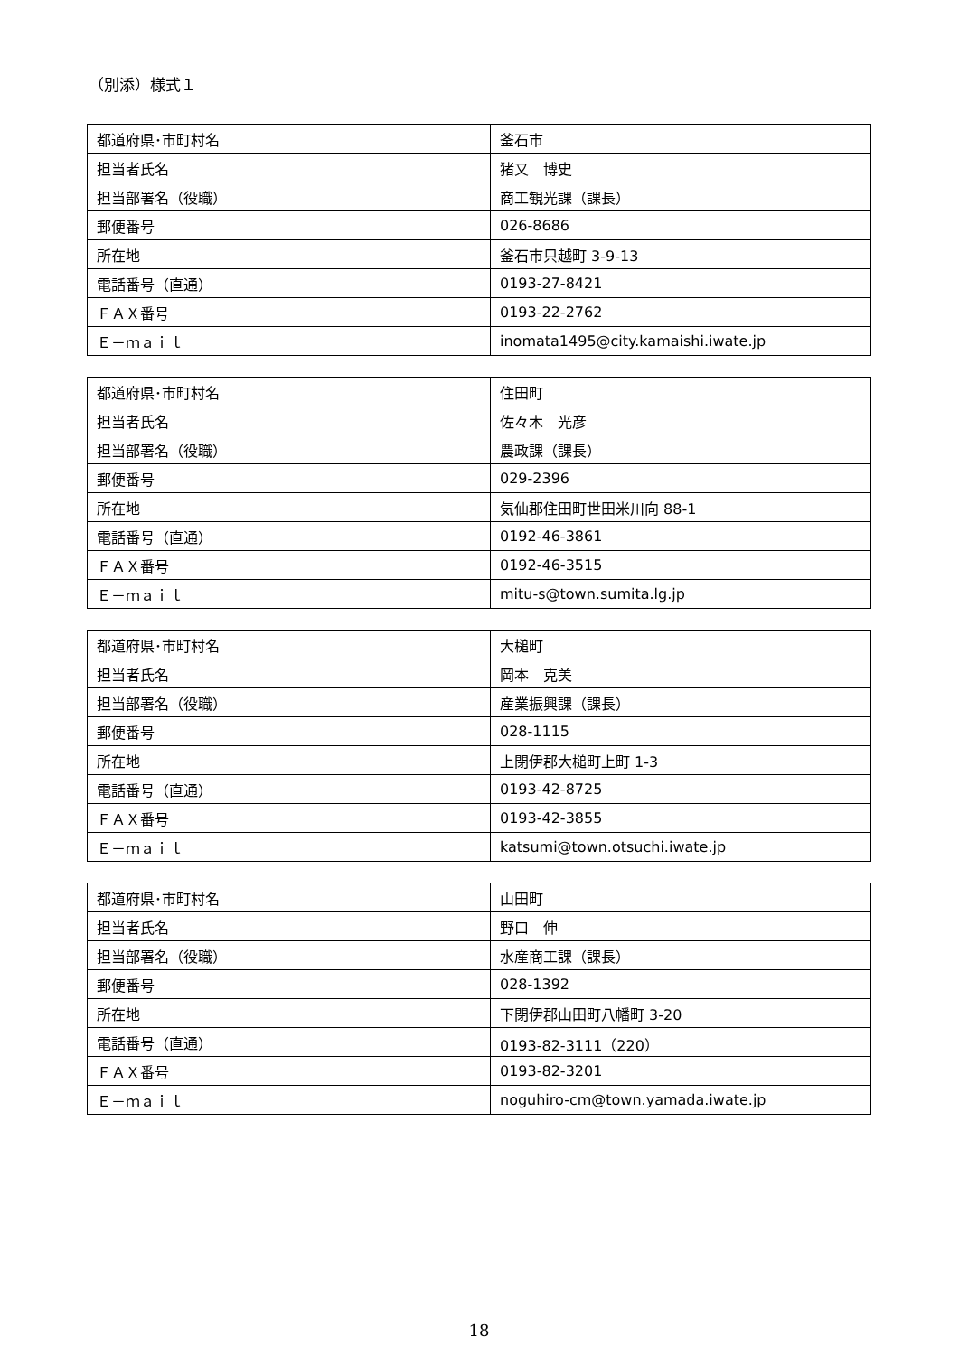（別添）様式１
| 都道府県･市町村名 | 釜石市 |
| 担当者氏名 | 猪又 博史 |
| 担当部署名（役職） | 商工観光課（課長） |
| 郵便番号 | 026-8686 |
| 所在地 | 釜石市只越町 3-9-13 |
| 電話番号（直通） | 0193-27-8421 |
| ＦＡＸ番号 | 0193-22-2762 |
| Ｅ－ｍａｉｌ | inomata1495@city.kamaishi.iwate.jp |
| 都道府県･市町村名 | 住田町 |
| 担当者氏名 | 佐々木 光彦 |
| 担当部署名（役職） | 農政課（課長） |
| 郵便番号 | 029-2396 |
| 所在地 | 気仙郡住田町世田米川向 88-1 |
| 電話番号（直通） | 0192-46-3861 |
| ＦＡＸ番号 | 0192-46-3515 |
| Ｅ－ｍａｉｌ | mitu-s@town.sumita.lg.jp |
| 都道府県･市町村名 | 大槌町 |
| 担当者氏名 | 岡本 克美 |
| 担当部署名（役職） | 産業振興課（課長） |
| 郵便番号 | 028-1115 |
| 所在地 | 上閉伊郡大槌町上町 1-3 |
| 電話番号（直通） | 0193-42-8725 |
| ＦＡＸ番号 | 0193-42-3855 |
| Ｅ－ｍａｉｌ | katsumi@town.otsuchi.iwate.jp |
| 都道府県･市町村名 | 山田町 |
| 担当者氏名 | 野口 伸 |
| 担当部署名（役職） | 水産商工課（課長） |
| 郵便番号 | 028-1392 |
| 所在地 | 下閉伊郡山田町八幡町 3-20 |
| 電話番号（直通） | 0193-82-3111（220） |
| ＦＡＸ番号 | 0193-82-3201 |
| Ｅ－ｍａｉｌ | noguhiro-cm@town.yamada.iwate.jp |
18